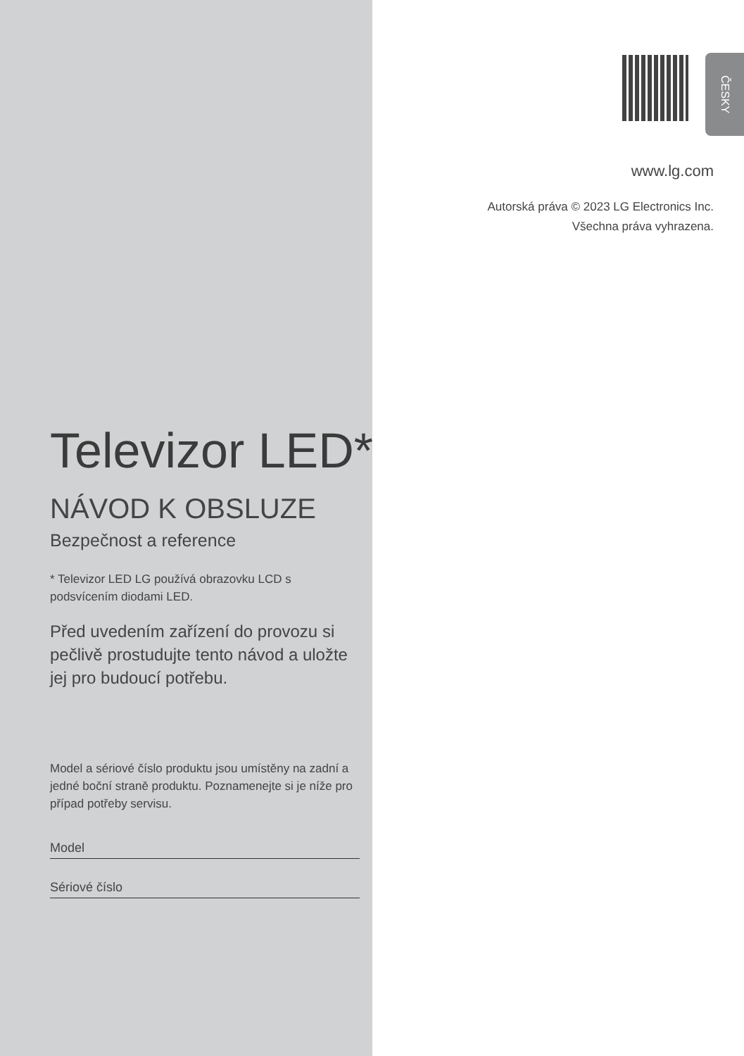ČESKY
www.lg.com
Autorská práva © 2023 LG Electronics Inc.
Všechna práva vyhrazena.
Televizor LED*
NÁVOD K OBSLUZE
Bezpečnost a reference
* Televizor LED LG používá obrazovku LCD s podsvícením diodami LED.
Před uvedením zařízení do provozu si pečlivě prostudujte tento návod a uložte jej pro budoucí potřebu.
Model a sériové číslo produktu jsou umístěny na zadní a jedné boční straně produktu. Poznamenejte si je níže pro případ potřeby servisu.
Model
Sériové číslo